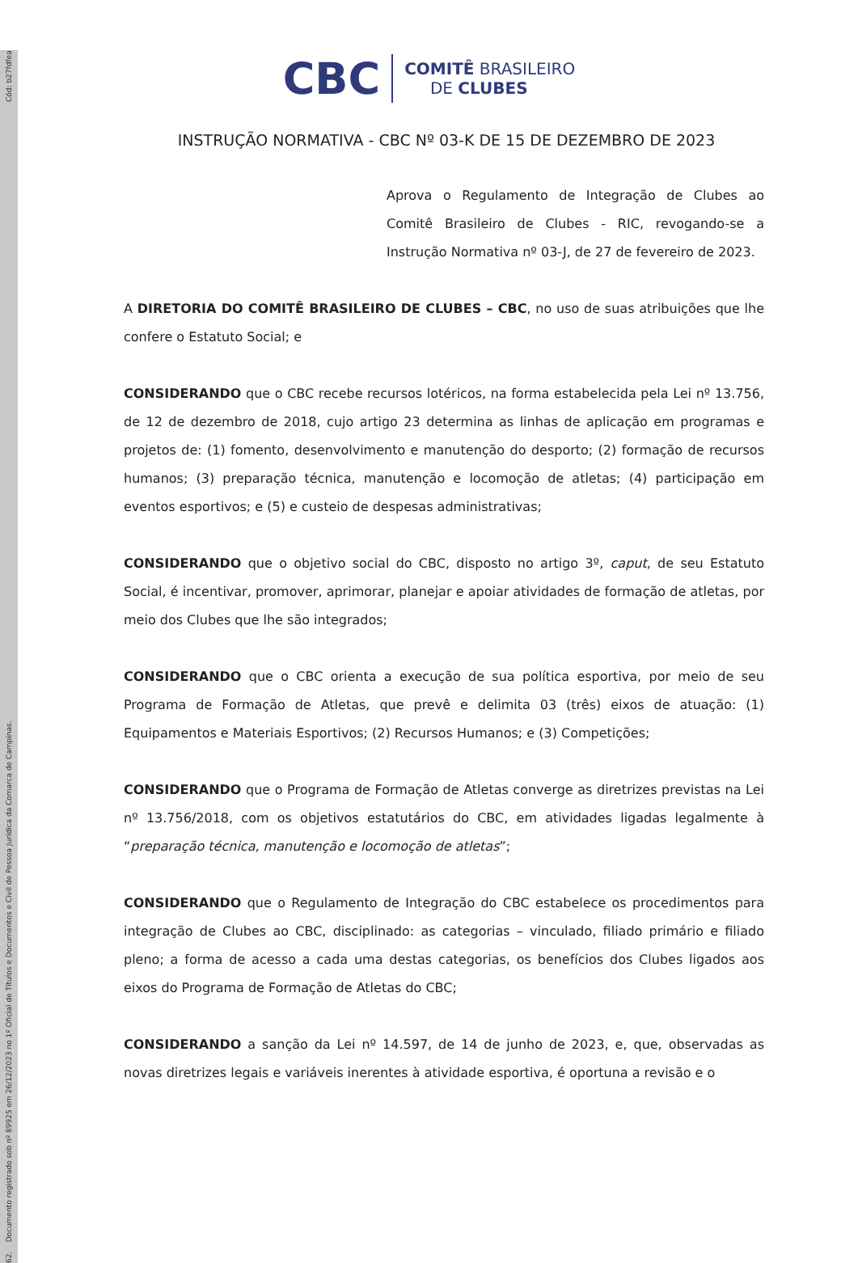62. Documento registrado sob nº 89925 em 26/12/2023 no 1º Oficial de Títulos e Documentos e Civil de Pessoa Jurídica da Comarca de Campinas. Cód: b27fdfea
CBC COMITÊ BRASILEIRO
DE CLUBES
INSTRUÇÃO NORMATIVA - CBC Nº 03-K DE 15 DE DEZEMBRO DE 2023
Aprova o Regulamento de Integração de Clubes ao Comitê Brasileiro de Clubes - RIC, revogando-se a Instrução Normativa nº 03-J, de 27 de fevereiro de 2023.
A DIRETORIA DO COMITÊ BRASILEIRO DE CLUBES – CBC, no uso de suas atribuições que lhe confere o Estatuto Social; e
CONSIDERANDO que o CBC recebe recursos lotéricos, na forma estabelecida pela Lei nº 13.756, de 12 de dezembro de 2018, cujo artigo 23 determina as linhas de aplicação em programas e projetos de: (1) fomento, desenvolvimento e manutenção do desporto; (2) formação de recursos humanos; (3) preparação técnica, manutenção e locomoção de atletas; (4) participação em eventos esportivos; e (5) e custeio de despesas administrativas;
CONSIDERANDO que o objetivo social do CBC, disposto no artigo 3º, caput, de seu Estatuto Social, é incentivar, promover, aprimorar, planejar e apoiar atividades de formação de atletas, por meio dos Clubes que lhe são integrados;
CONSIDERANDO que o CBC orienta a execução de sua política esportiva, por meio de seu Programa de Formação de Atletas, que prevê e delimita 03 (três) eixos de atuação: (1) Equipamentos e Materiais Esportivos; (2) Recursos Humanos; e (3) Competições;
CONSIDERANDO que o Programa de Formação de Atletas converge as diretrizes previstas na Lei nº 13.756/2018, com os objetivos estatutários do CBC, em atividades ligadas legalmente à “preparação técnica, manutenção e locomoção de atletas”;
CONSIDERANDO que o Regulamento de Integração do CBC estabelece os procedimentos para integração de Clubes ao CBC, disciplinado: as categorias – vinculado, filiado primário e filiado pleno; a forma de acesso a cada uma destas categorias, os benefícios dos Clubes ligados aos eixos do Programa de Formação de Atletas do CBC;
CONSIDERANDO a sanção da Lei nº 14.597, de 14 de junho de 2023, e, que, observadas as novas diretrizes legais e variáveis inerentes à atividade esportiva, é oportuna a revisão e o